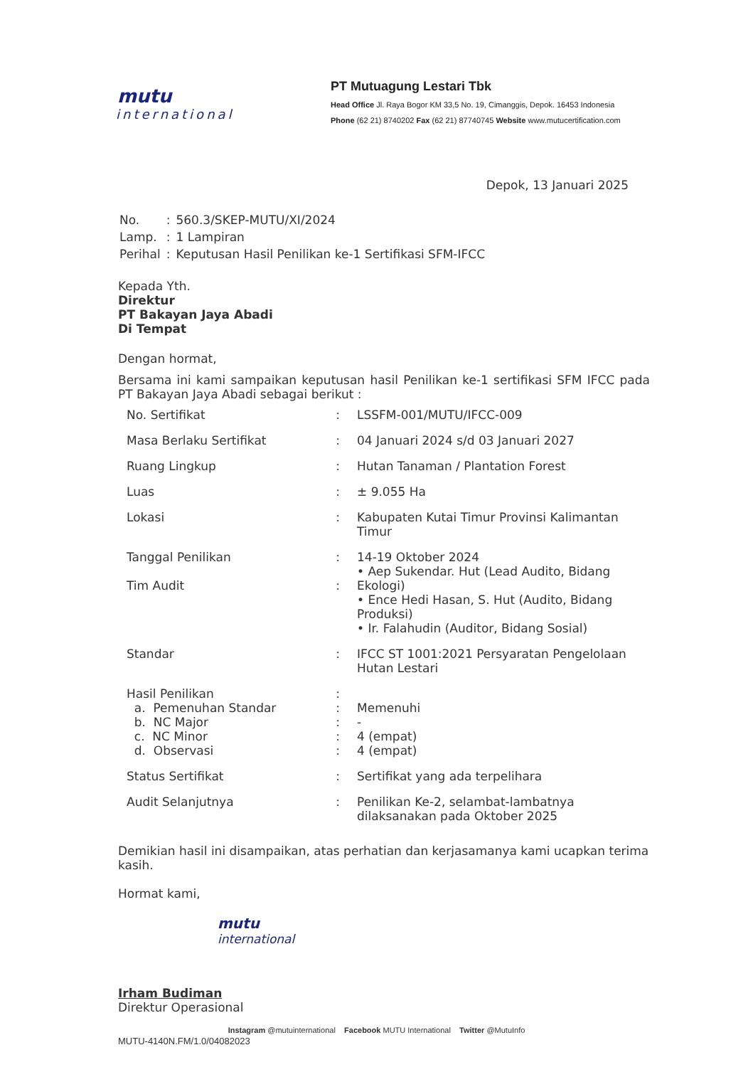mutu
international
PT Mutuagung Lestari Tbk
Head Office Jl. Raya Bogor KM 33,5 No. 19, Cimanggis, Depok. 16453 Indonesia
Phone (62 21) 8740202 Fax (62 21) 87740745 Website www.mutucertification.com
Depok, 13 Januari 2025
| No. | : | 560.3/SKEP-MUTU/XI/2024 |
| Lamp. | : | 1 Lampiran |
| Perihal | : | Keputusan Hasil Penilikan ke-1 Sertifikasi SFM-IFCC |
Kepada Yth.
Direktur
PT Bakayan Jaya Abadi
Di Tempat
Dengan hormat,
Bersama ini kami sampaikan keputusan hasil Penilikan ke-1 sertifikasi SFM IFCC pada PT Bakayan Jaya Abadi sebagai berikut :
| No. Sertifikat | : | LSSFM-001/MUTU/IFCC-009 |
| Masa Berlaku Sertifikat | : | 04 Januari 2024 s/d 03 Januari 2027 |
| Ruang Lingkup | : | Hutan Tanaman / Plantation Forest |
| Luas | : | ± 9.055 Ha |
| Lokasi | : | Kabupaten Kutai Timur Provinsi Kalimantan Timur |
| Tanggal Penilikan Tim Audit | : : | 14-19 Oktober 2024 • Aep Sukendar. Hut (Lead Audito, Bidang Ekologi) • Ence Hedi Hasan, S. Hut (Audito, Bidang Produksi) • Ir. Falahudin (Auditor, Bidang Sosial) |
| Standar | : | IFCC ST 1001:2021 Persyaratan Pengelolaan Hutan Lestari |
| Hasil Penilikan a. Pemenuhan Standar b. NC Major c. NC Minor d. Observasi | : : : : : | Memenuhi - 4 (empat) 4 (empat) |
| Status Sertifikat | : | Sertifikat yang ada terpelihara |
| Audit Selanjutnya | : | Penilikan Ke-2, selambat-lambatnya dilaksanakan pada Oktober 2025 |
Demikian hasil ini disampaikan, atas perhatian dan kerjasamanya kami ucapkan terima kasih.
Hormat kami,
mutu
international
Irham Budiman
Direktur Operasional
MUTU-4140N.FM/1.0/04082023
Instagram @mutuinternational Facebook MUTU International Twitter @MutuInfo